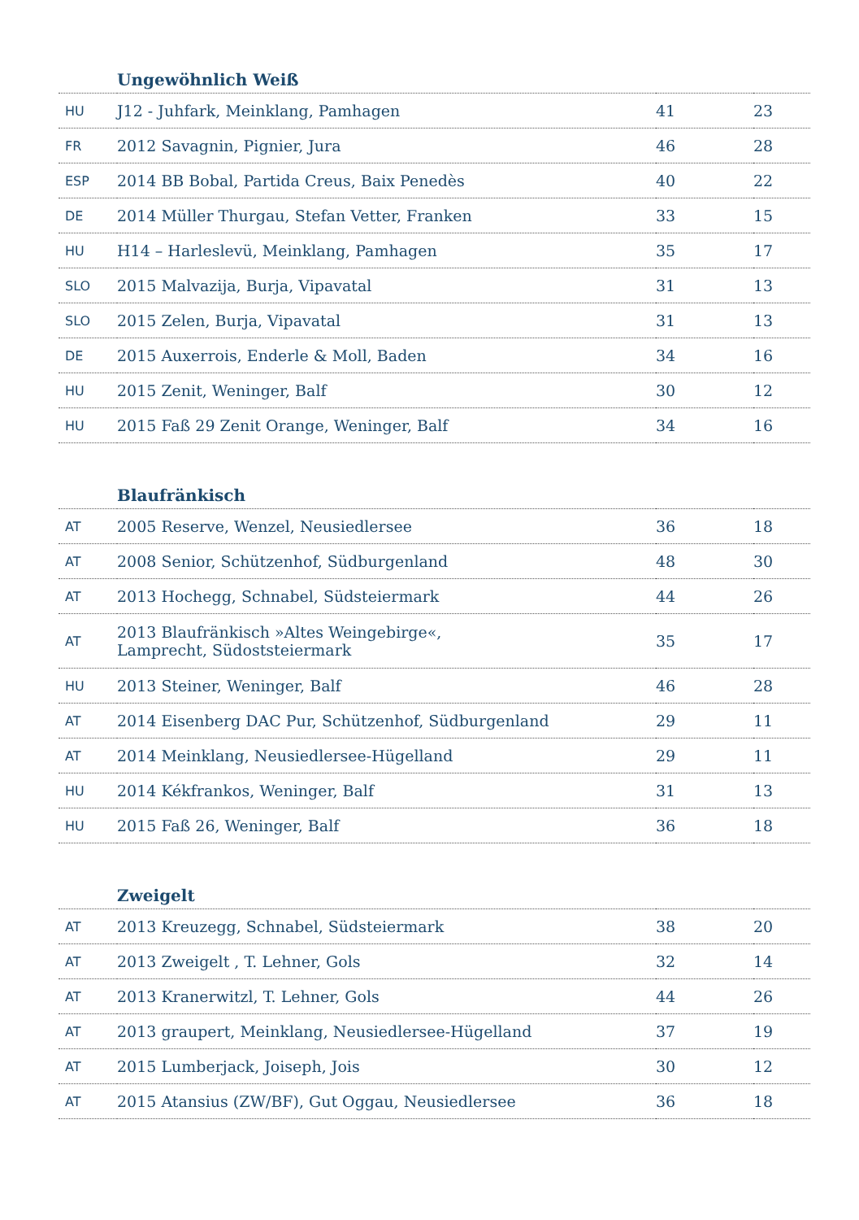| Ungewöhnlich Weiß | | | |
| --- | --- | --- | --- |
| HU | J12 - Juhfark, Meinklang, Pamhagen | 41 | 23 |
| FR | 2012 Savagnin, Pignier, Jura | 46 | 28 |
| ESP | 2014 BB Bobal, Partida Creus, Baix Penedès | 40 | 22 |
| DE | 2014 Müller Thurgau, Stefan Vetter, Franken | 33 | 15 |
| HU | H14 – Harleslevü, Meinklang, Pamhagen | 35 | 17 |
| SLO | 2015 Malvazija, Burja, Vipavatal | 31 | 13 |
| SLO | 2015 Zelen, Burja, Vipavatal | 31 | 13 |
| DE | 2015 Auxerrois, Enderle & Moll, Baden | 34 | 16 |
| HU | 2015 Zenit, Weninger, Balf | 30 | 12 |
| HU | 2015 Faß 29 Zenit Orange, Weninger, Balf | 34 | 16 |
| Blaufränkisch | | | |
| --- | --- | --- | --- |
| AT | 2005 Reserve, Wenzel, Neusiedlersee | 36 | 18 |
| AT | 2008 Senior, Schützenhof, Südburgenland | 48 | 30 |
| AT | 2013 Hochegg, Schnabel, Südsteiermark | 44 | 26 |
| AT | 2013 Blaufränkisch »Altes Weingebirge«, Lamprecht, Südoststeiermark | 35 | 17 |
| HU | 2013 Steiner, Weninger, Balf | 46 | 28 |
| AT | 2014 Eisenberg DAC Pur, Schützenhof, Südburgenland | 29 | 11 |
| AT | 2014 Meinklang, Neusiedlersee-Hügelland | 29 | 11 |
| HU | 2014 Kékfrankos, Weninger, Balf | 31 | 13 |
| HU | 2015 Faß 26, Weninger, Balf | 36 | 18 |
| Zweigelt | | | |
| --- | --- | --- | --- |
| AT | 2013 Kreuzegg, Schnabel, Südsteiermark | 38 | 20 |
| AT | 2013 Zweigelt , T. Lehner, Gols | 32 | 14 |
| AT | 2013 Kranerwitzl, T. Lehner, Gols | 44 | 26 |
| AT | 2013 graupert, Meinklang, Neusiedlersee-Hügelland | 37 | 19 |
| AT | 2015 Lumberjack, Joiseph, Jois | 30 | 12 |
| AT | 2015 Atansius (ZW/BF), Gut Oggau, Neusiedlersee | 36 | 18 |